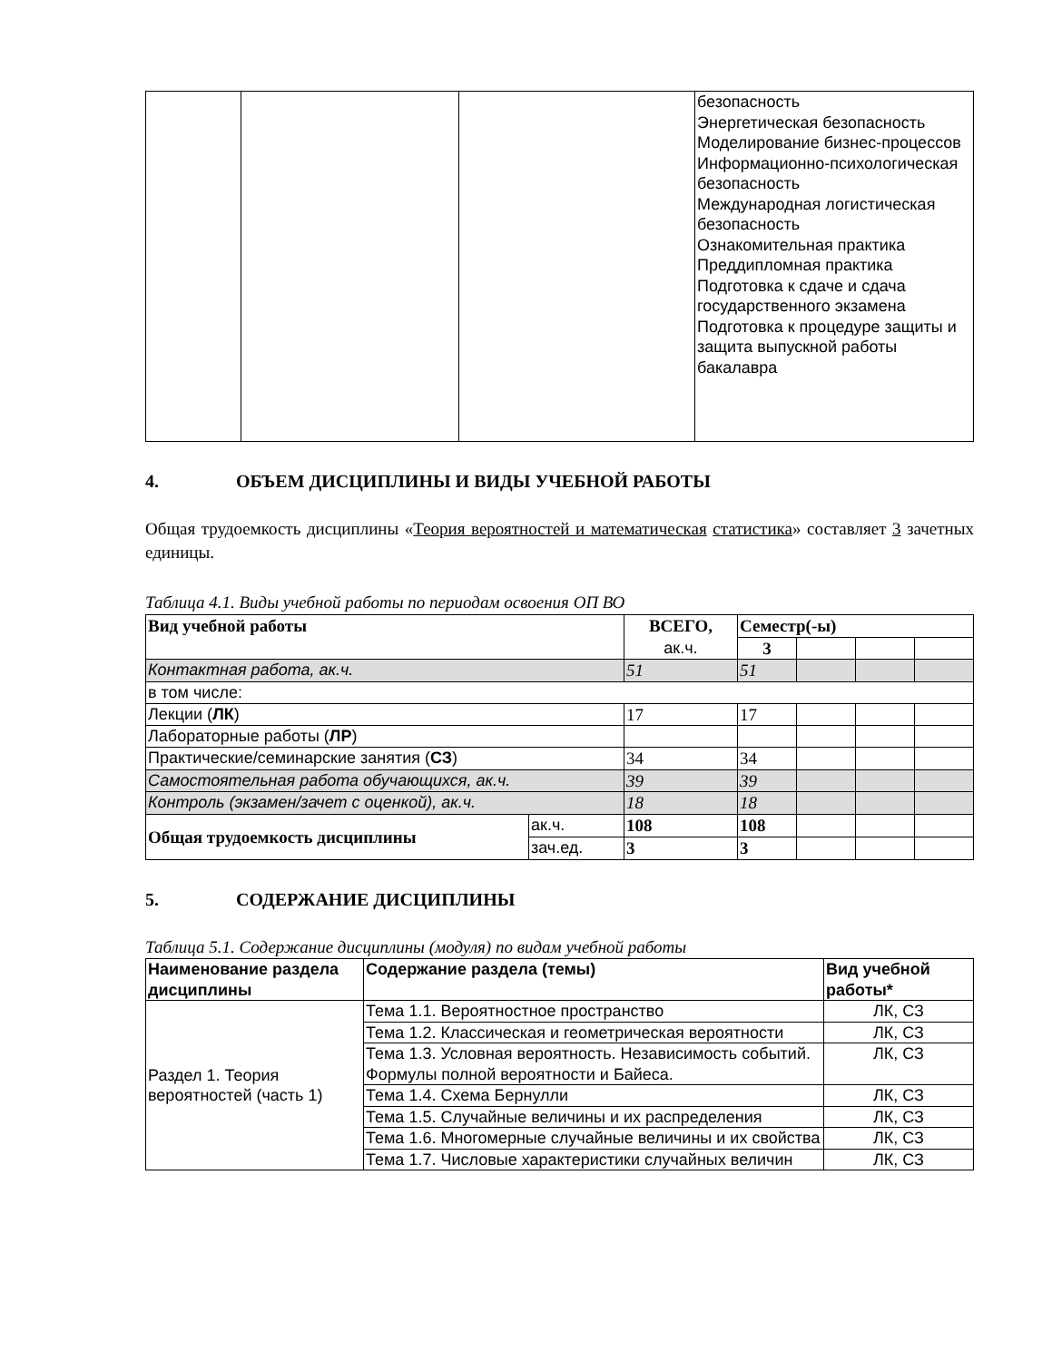| | | | безопасность Энергетическая безопасность Моделирование бизнес-процессов Информационно-психологическая безопасность Международная логистическая безопасность Ознакомительная практика Преддипломная практика Подготовка к сдаче и сдача государственного экзамена Подготовка к процедуре защиты и защита выпускной работы бакалавра |
4. ОБЪЕМ ДИСЦИПЛИНЫ И ВИДЫ УЧЕБНОЙ РАБОТЫ
Общая трудоемкость дисциплины «Теория вероятностей и математическая статистика» составляет 3 зачетных единицы.
Таблица 4.1. Виды учебной работы по периодам освоения ОП ВО
| Вид учебной работы | | ВСЕГО, ак.ч. | Семестр(-ы) | | | |
| --- | --- | --- | --- | --- | --- | --- |
| | | | 3 | | | |
| Контактная работа, ак.ч. | | 51 | 51 | | | |
| в том числе: | | | | | | |
| Лекции ( ЛК ) | | 17 | 17 | | | |
| Лабораторные работы ( ЛР ) | | | | | | |
| Практические/семинарские занятия ( СЗ ) | | 34 | 34 | | | |
| Самостоятельная работа обучающихся, ак.ч. | | 39 | 39 | | | |
| Контроль (экзамен/зачет с оценкой), ак.ч. | | 18 | 18 | | | |
| Общая трудоемкость дисциплины | ак.ч. | 108 | 108 | | | |
| | зач.ед. | 3 | 3 | | | |
5. СОДЕРЖАНИЕ ДИСЦИПЛИНЫ
Таблица 5.1. Содержание дисциплины (модуля) по видам учебной работы
| Наименование раздела дисциплины | Содержание раздела (темы) | Вид учебной работы* |
| --- | --- | --- |
| Раздел 1. Теория вероятностей (часть 1) | Тема 1.1. Вероятностное пространство | ЛК, СЗ |
| | Тема 1.2. Классическая и геометрическая вероятности | ЛК, СЗ |
| | Тема 1.3. Условная вероятность. Независимость событий. Формулы полной вероятности и Байеса. | ЛК, СЗ |
| | Тема 1.4. Схема Бернулли | ЛК, СЗ |
| | Тема 1.5. Случайные величины и их распределения | ЛК, СЗ |
| | Тема 1.6. Многомерные случайные величины и их свойства | ЛК, СЗ |
| | Тема 1.7. Числовые характеристики случайных величин | ЛК, СЗ |